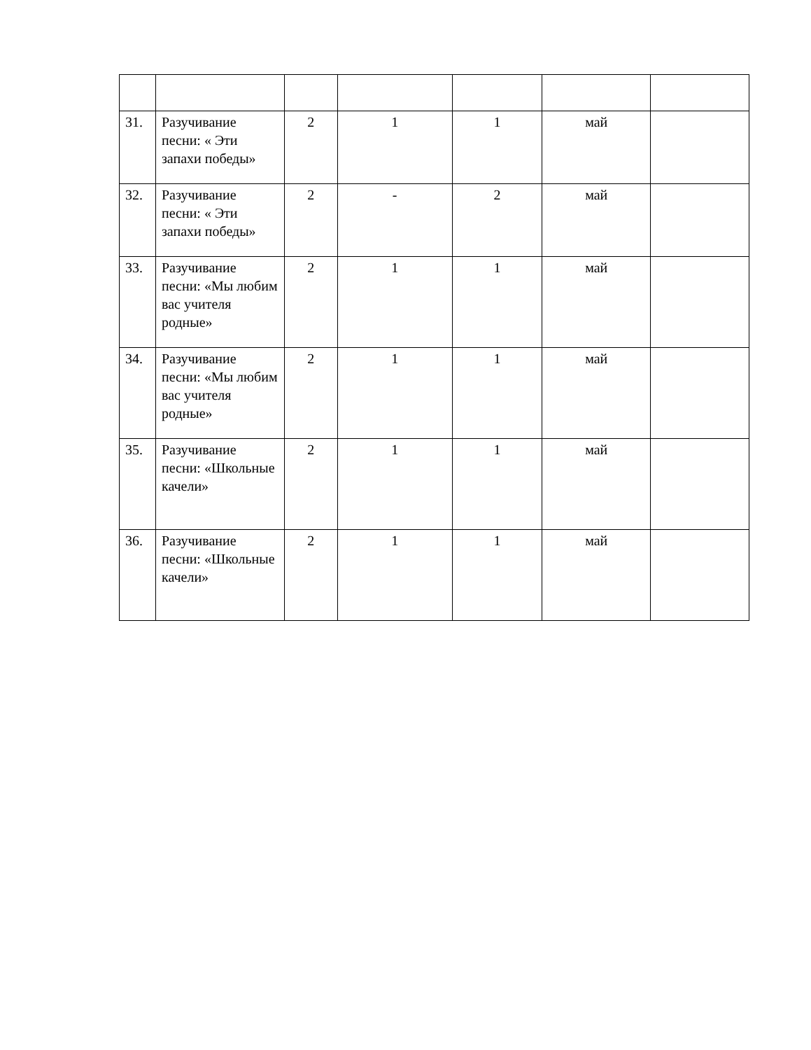| 31. | Разучивание песни: « Эти запахи победы» | 2 | 1 | 1 | май | |
| 32. | Разучивание песни: « Эти запахи победы» | 2 | - | 2 | май | |
| 33. | Разучивание песни: «Мы любим вас учителя родные» | 2 | 1 | 1 | май | |
| 34. | Разучивание песни: «Мы любим вас учителя родные» | 2 | 1 | 1 | май | |
| 35. | Разучивание песни: «Школьные качели» | 2 | 1 | 1 | май | |
| 36. | Разучивание песни: «Школьные качели» | 2 | 1 | 1 | май | |